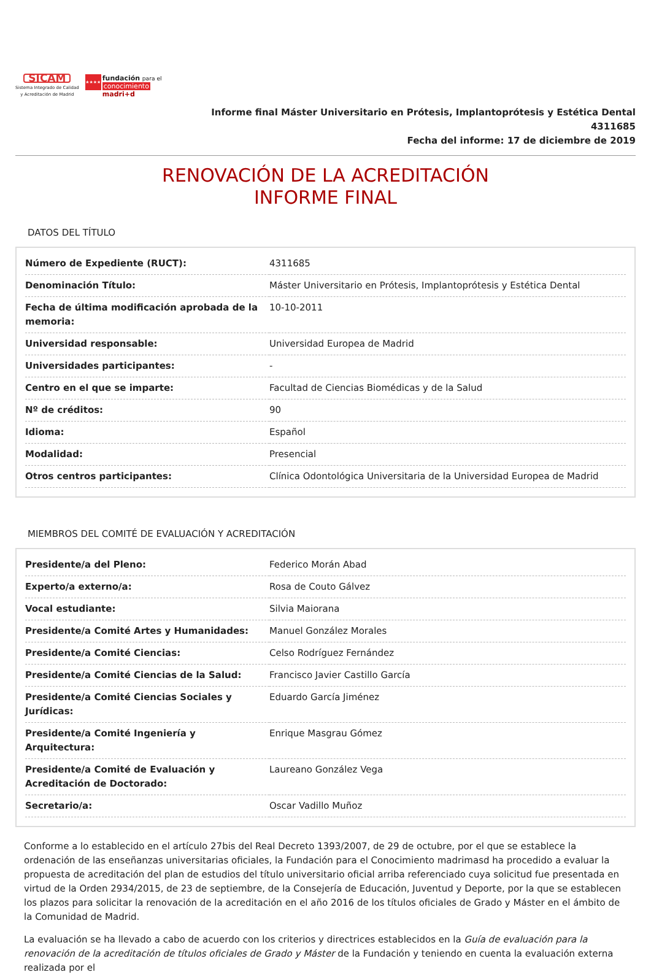SICAM
Sistema Integrado de Calidad
y Acreditación de Madrid
★★★★
fundación para el
conocimiento
madri+d
Informe final Máster Universitario en Prótesis, Implantoprótesis y Estética Dental
4311685
Fecha del informe: 17 de diciembre de 2019
RENOVACIÓN DE LA ACREDITACIÓN
INFORME FINAL
DATOS DEL TÍTULO
| Número de Expediente (RUCT): | 4311685 |
| Denominación Título: | Máster Universitario en Prótesis, Implantoprótesis y Estética Dental |
| Fecha de última modificación aprobada de la memoria: | 10-10-2011 |
| Universidad responsable: | Universidad Europea de Madrid |
| Universidades participantes: | - |
| Centro en el que se imparte: | Facultad de Ciencias Biomédicas y de la Salud |
| Nº de créditos: | 90 |
| Idioma: | Español |
| Modalidad: | Presencial |
| Otros centros participantes: | Clínica Odontológica Universitaria de la Universidad Europea de Madrid |
MIEMBROS DEL COMITÉ DE EVALUACIÓN Y ACREDITACIÓN
| Presidente/a del Pleno: | Federico Morán Abad |
| Experto/a externo/a: | Rosa de Couto Gálvez |
| Vocal estudiante: | Silvia Maiorana |
| Presidente/a Comité Artes y Humanidades: | Manuel González Morales |
| Presidente/a Comité Ciencias: | Celso Rodríguez Fernández |
| Presidente/a Comité Ciencias de la Salud: | Francisco Javier Castillo García |
| Presidente/a Comité Ciencias Sociales y Jurídicas: | Eduardo García Jiménez |
| Presidente/a Comité Ingeniería y Arquitectura: | Enrique Masgrau Gómez |
| Presidente/a Comité de Evaluación y Acreditación de Doctorado: | Laureano González Vega |
| Secretario/a: | Oscar Vadillo Muñoz |
Conforme a lo establecido en el artículo 27bis del Real Decreto 1393/2007, de 29 de octubre, por el que se establece la ordenación de las enseñanzas universitarias oficiales, la Fundación para el Conocimiento madrimasd ha procedido a evaluar la propuesta de acreditación del plan de estudios del título universitario oficial arriba referenciado cuya solicitud fue presentada en virtud de la Orden 2934/2015, de 23 de septiembre, de la Consejería de Educación, Juventud y Deporte, por la que se establecen los plazos para solicitar la renovación de la acreditación en el año 2016 de los títulos oficiales de Grado y Máster en el ámbito de la Comunidad de Madrid.
La evaluación se ha llevado a cabo de acuerdo con los criterios y directrices establecidos en la Guía de evaluación para la renovación de la acreditación de títulos oficiales de Grado y Máster de la Fundación y teniendo en cuenta la evaluación externa realizada por el